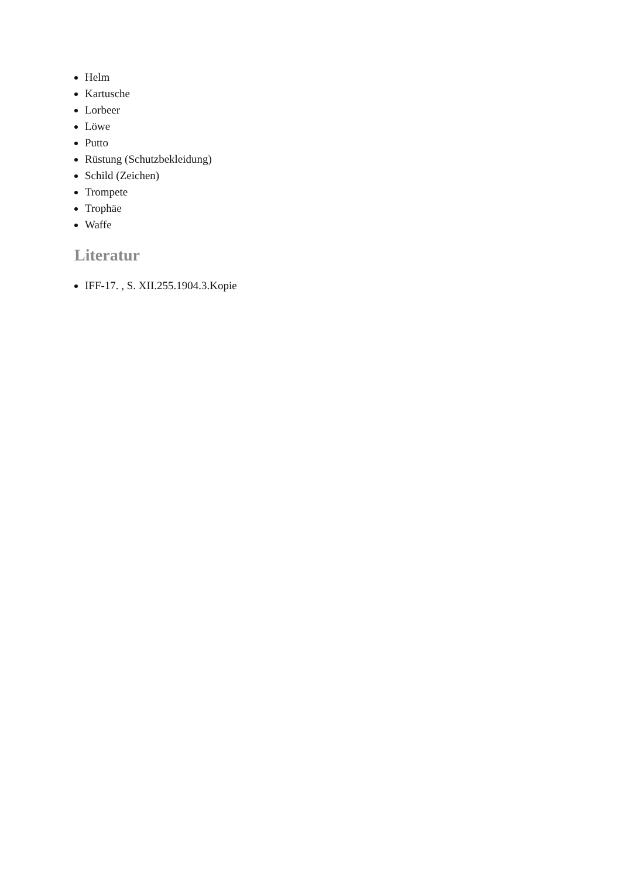Helm
Kartusche
Lorbeer
Löwe
Putto
Rüstung (Schutzbekleidung)
Schild (Zeichen)
Trompete
Trophäe
Waffe
Literatur
IFF-17. , S. XII.255.1904.3.Kopie